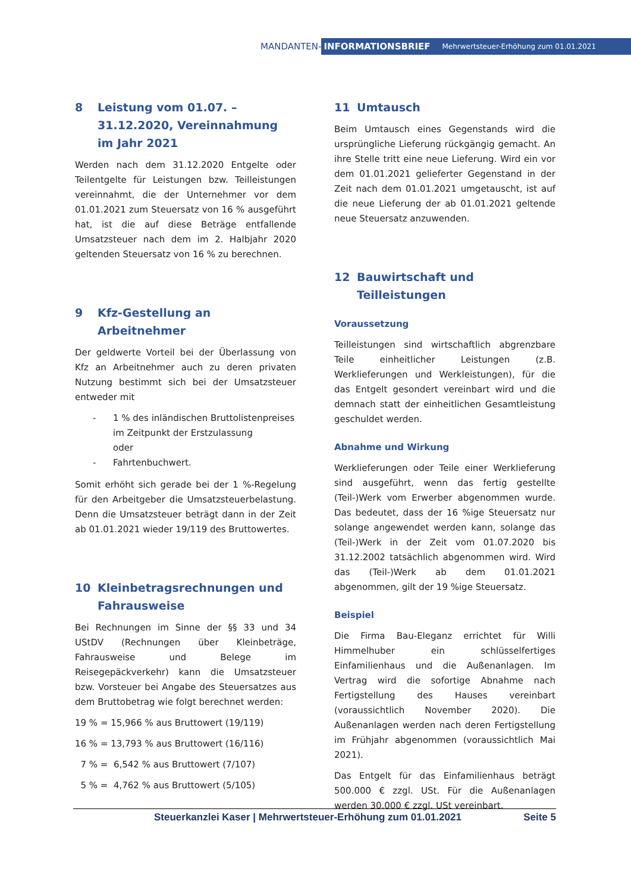MANDANTEN-
INFORMATIONSBRIEF Mehrwertsteuer-Erhöhung zum 01.01.2021
8 Leistung vom 01.07. – 31.12.2020, Vereinnahmung im Jahr 2021
Werden nach dem 31.12.2020 Entgelte oder Teilentgelte für Leistungen bzw. Teilleistungen vereinnahmt, die der Unternehmer vor dem 01.01.2021 zum Steuersatz von 16 % ausgeführt hat, ist die auf diese Beträge entfallende Umsatzsteuer nach dem im 2. Halbjahr 2020 geltenden Steuersatz von 16 % zu berechnen.
9 Kfz-Gestellung an Arbeitnehmer
Der geldwerte Vorteil bei der Überlassung von Kfz an Arbeitnehmer auch zu deren privaten Nutzung bestimmt sich bei der Umsatzsteuer entweder mit
- 1 % des inländischen Bruttolistenpreises im Zeitpunkt der Erstzulassung
oder
- Fahrtenbuchwert.
Somit erhöht sich gerade bei der 1 %-Regelung für den Arbeitgeber die Umsatzsteuerbelastung. Denn die Umsatzsteuer beträgt dann in der Zeit ab 01.01.2021 wieder 19/119 des Bruttowertes.
10 Kleinbetragsrechnungen und Fahrausweise
Bei Rechnungen im Sinne der §§ 33 und 34 UStDV (Rechnungen über Kleinbeträge, Fahrausweise und Belege im Reisegepäckverkehr) kann die Umsatzsteuer bzw. Vorsteuer bei Angabe des Steuersatzes aus dem Bruttobetrag wie folgt berechnet werden:
19 % = 15,966 % aus Bruttowert (19/119)
16 % = 13,793 % aus Bruttowert (16/116)
7 % = 6,542 % aus Bruttowert (7/107)
5 % = 4,762 % aus Bruttowert (5/105)
11 Umtausch
Beim Umtausch eines Gegenstands wird die ursprüngliche Lieferung rückgängig gemacht. An ihre Stelle tritt eine neue Lieferung. Wird ein vor dem 01.01.2021 gelieferter Gegenstand in der Zeit nach dem 01.01.2021 umgetauscht, ist auf die neue Lieferung der ab 01.01.2021 geltende neue Steuersatz anzuwenden.
12 Bauwirtschaft und Teilleistungen
Voraussetzung
Teilleistungen sind wirtschaftlich abgrenzbare Teile einheitlicher Leistungen (z.B. Werklieferungen und Werkleistungen), für die das Entgelt gesondert vereinbart wird und die demnach statt der einheitlichen Gesamtleistung geschuldet werden.
Abnahme und Wirkung
Werklieferungen oder Teile einer Werklieferung sind ausgeführt, wenn das fertig gestellte (Teil-)Werk vom Erwerber abgenommen wurde. Das bedeutet, dass der 16 %ige Steuersatz nur solange angewendet werden kann, solange das (Teil-)Werk in der Zeit vom 01.07.2020 bis 31.12.2002 tatsächlich abgenommen wird. Wird das (Teil-)Werk ab dem 01.01.2021 abgenommen, gilt der 19 %ige Steuersatz.
Beispiel
Die Firma Bau-Eleganz errichtet für Willi Himmelhuber ein schlüsselfertiges Einfamilienhaus und die Außenanlagen. Im Vertrag wird die sofortige Abnahme nach Fertigstellung des Hauses vereinbart (voraussichtlich November 2020). Die Außenanlagen werden nach deren Fertigstellung im Frühjahr abgenommen (voraussichtlich Mai 2021).
Das Entgelt für das Einfamilienhaus beträgt 500.000 € zzgl. USt. Für die Außenanlagen werden 30.000 € zzgl. USt vereinbart.
Steuerkanzlei Kaser | Mehrwertsteuer-Erhöhung zum 01.01.2021 Seite 5